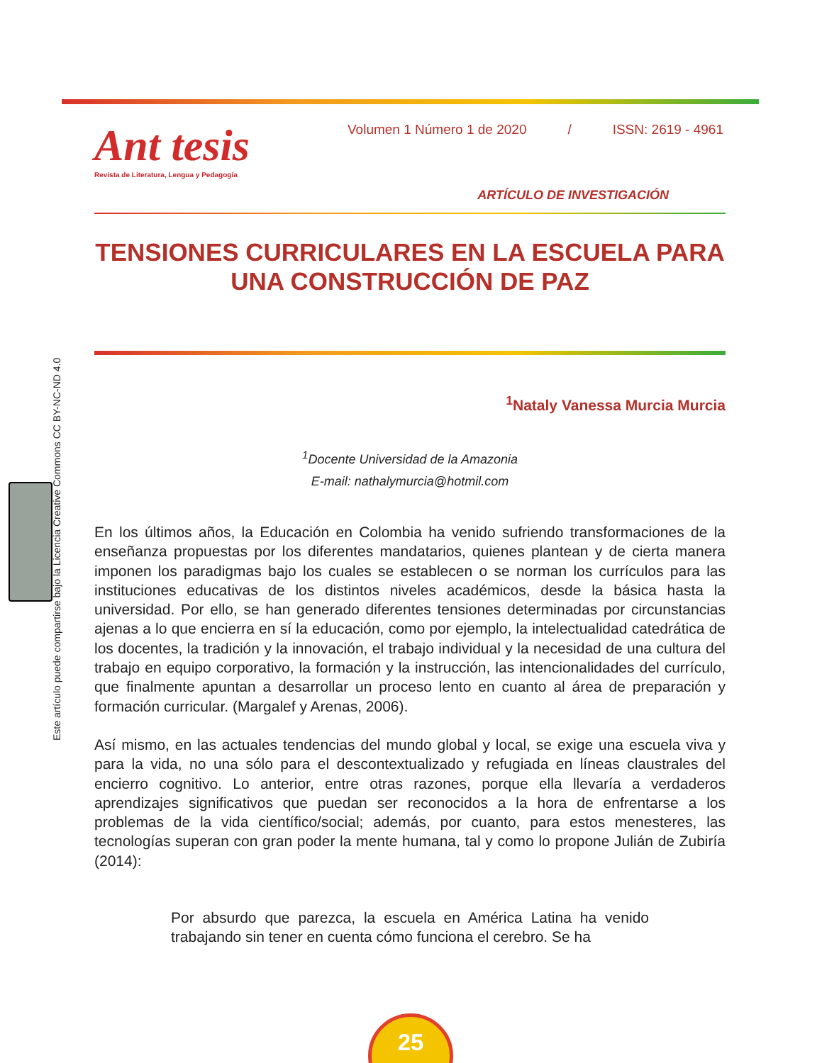Ant tesis
Revista de Literatura, Lengua y Pedagogía
Volumen 1 Número 1 de 2020 / ISSN: 2619 - 4961
ARTÍCULO DE INVESTIGACIÓN
TENSIONES CURRICULARES EN LA ESCUELA PARA UNA CONSTRUCCIÓN DE PAZ
Este artículo puede compartirse bajo la Licencia Creative Commons CC BY-NC-ND 4.0
<sup>1</sup> Nataly Vanessa Murcia Murcia
<sup>1</sup> Docente Universidad de la Amazonia
E-mail: nathalymurcia@hotmil.com
En los últimos años, la Educación en Colombia ha venido sufriendo transformaciones de la enseñanza propuestas por los diferentes mandatarios, quienes plantean y de cierta manera imponen los paradigmas bajo los cuales se establecen o se norman los currículos para las instituciones educativas de los distintos niveles académicos, desde la básica hasta la universidad. Por ello, se han generado diferentes tensiones determinadas por circunstancias ajenas a lo que encierra en sí la educación, como por ejemplo, la intelectualidad catedrática de los docentes, la tradición y la innovación, el trabajo individual y la necesidad de una cultura del trabajo en equipo corporativo, la formación y la instrucción, las intencionalidades del currículo, que finalmente apuntan a desarrollar un proceso lento en cuanto al área de preparación y formación curricular. (Margalef y Arenas, 2006).
Así mismo, en las actuales tendencias del mundo global y local, se exige una escuela viva y para la vida, no una sólo para el descontextualizado y refugiada en líneas claustrales del encierro cognitivo. Lo anterior, entre otras razones, porque ella llevaría a verdaderos aprendizajes significativos que puedan ser reconocidos a la hora de enfrentarse a los problemas de la vida científico/social; además, por cuanto, para estos menesteres, las tecnologías superan con gran poder la mente humana, tal y como lo propone Julián de Zubiría (2014):
Por absurdo que parezca, la escuela en América Latina ha venido trabajando sin tener en cuenta cómo funciona el cerebro. Se ha
25